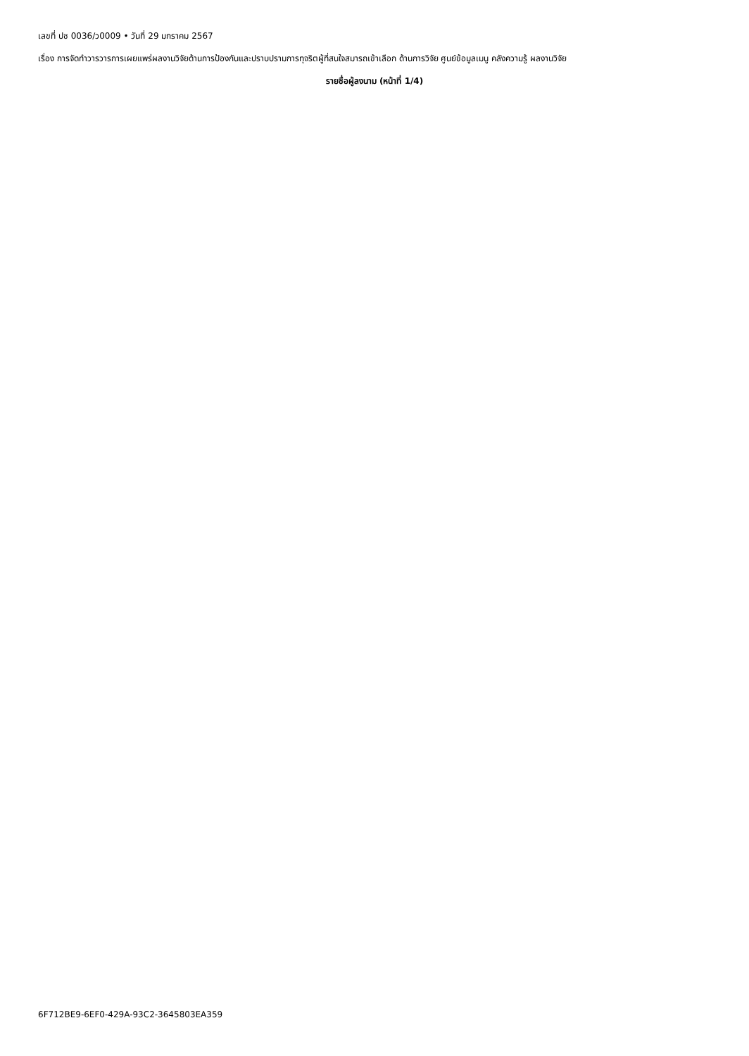เลขที่ ปช 0036/ว0009 • วันที่ 29 มกราคม 2567
เรื่อง การจัดทำวารวารการเผยแพร่ผลงานวิจัยด้านการป้องกันและปราบปรามการทุจริตผู้ที่สนใจสมารถเข้าเลือก ด้านการวิจัย ศูนย์ข้อมูลเมนู คลังความรู้ ผลงานวิจัย
รายชื่อผู้ลงนาม (หน้าที่ 1/4)
6F712BE9-6EF0-429A-93C2-3645803EA359